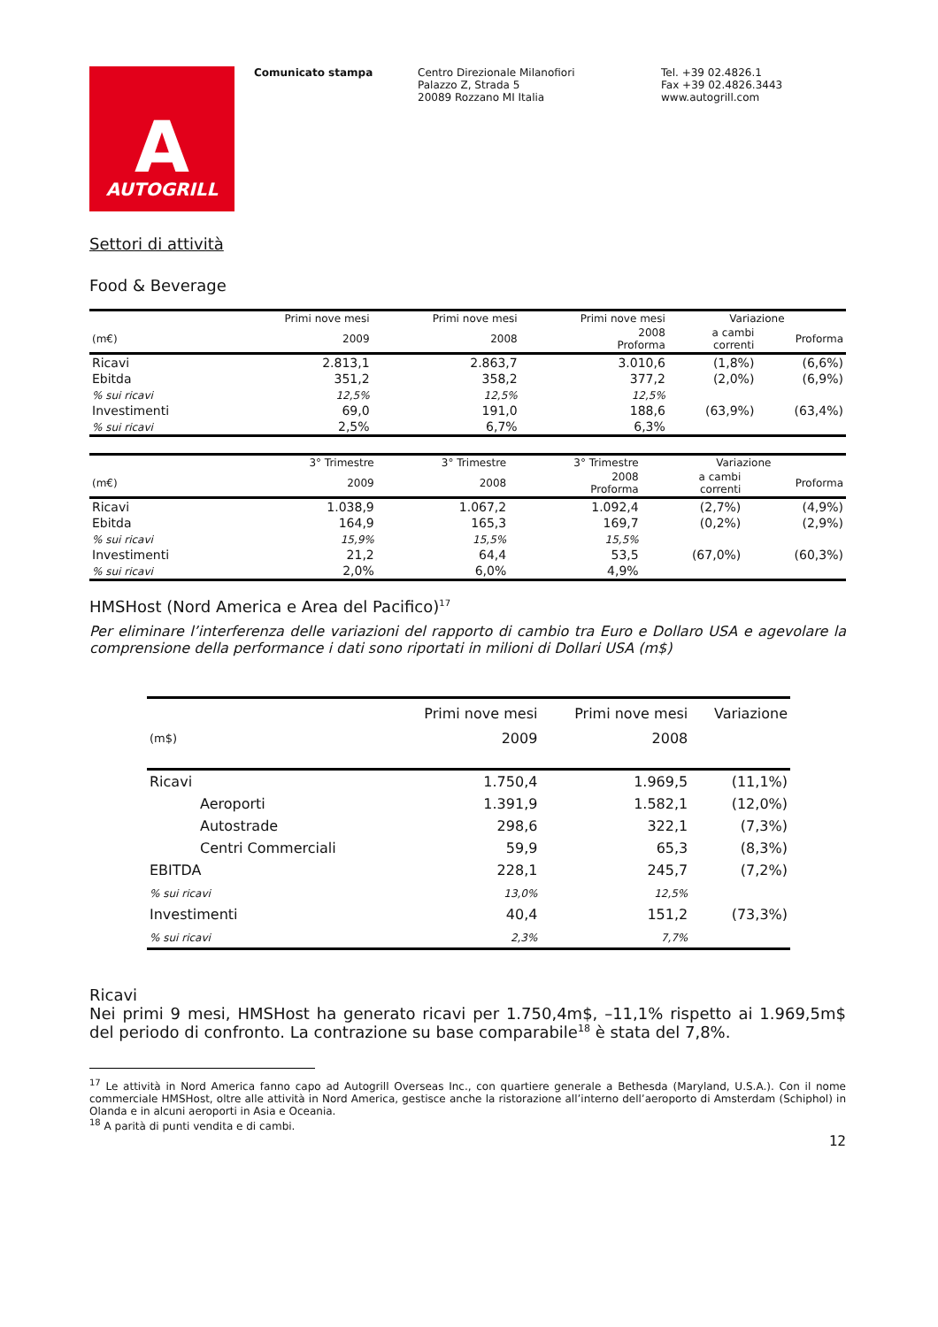A
AUTOGRILL
Comunicato stampa Centro Direzionale Milanofiori
Palazzo Z, Strada 5
20089 Rozzano MI Italia
Tel. +39 02.4826.1
Fax +39 02.4826.3443
www.autogrill.com
Settori di attività
Food & Beverage
| | Primi nove mesi | Primi nove mesi | Primi nove mesi | Variazione | |
| --- | --- | --- | --- | --- | --- |
| (m€) | 2009 | 2008 | 2008 Proforma | a cambi correnti | Proforma |
| Ricavi | 2.813,1 | 2.863,7 | 3.010,6 | (1,8%) | (6,6%) |
| Ebitda | 351,2 | 358,2 | 377,2 | (2,0%) | (6,9%) |
| % sui ricavi | 12,5% | 12,5% | 12,5% | | |
| Investimenti | 69,0 | 191,0 | 188,6 | (63,9%) | (63,4%) |
| % sui ricavi | 2,5% | 6,7% | 6,3% | | |
| | 3° Trimestre | 3° Trimestre | 3° Trimestre | Variazione | |
| --- | --- | --- | --- | --- | --- |
| (m€) | 2009 | 2008 | 2008 Proforma | a cambi correnti | Proforma |
| Ricavi | 1.038,9 | 1.067,2 | 1.092,4 | (2,7%) | (4,9%) |
| Ebitda | 164,9 | 165,3 | 169,7 | (0,2%) | (2,9%) |
| % sui ricavi | 15,9% | 15,5% | 15,5% | | |
| Investimenti | 21,2 | 64,4 | 53,5 | (67,0%) | (60,3%) |
| % sui ricavi | 2,0% | 6,0% | 4,9% | | |
HMSHost (Nord America e Area del Pacifico)<sup>17</sup>
Per eliminare l’interferenza delle variazioni del rapporto di cambio tra Euro e Dollaro USA e agevolare la comprensione della performance i dati sono riportati in milioni di Dollari USA (m$)
| | Primi nove mesi | Primi nove mesi | Variazione |
| (m$) | 2009 | 2008 | |
| Ricavi | 1.750,4 | 1.969,5 | (11,1%) |
| Aeroporti | 1.391,9 | 1.582,1 | (12,0%) |
| Autostrade | 298,6 | 322,1 | (7,3%) |
| Centri Commerciali | 59,9 | 65,3 | (8,3%) |
| EBITDA | 228,1 | 245,7 | (7,2%) |
| % sui ricavi | 13,0% | 12,5% | |
| Investimenti | 40,4 | 151,2 | (73,3%) |
| % sui ricavi | 2,3% | 7,7% | |
Ricavi
Nei primi 9 mesi, HMSHost ha generato ricavi per 1.750,4m$, –11,1% rispetto ai 1.969,5m$ del periodo di confronto. La contrazione su base comparabile<sup>18</sup> è stata del 7,8%.
<sup>17</sup> Le attività in Nord America fanno capo ad Autogrill Overseas Inc., con quartiere generale a Bethesda (Maryland, U.S.A.). Con il nome commerciale HMSHost, oltre alle attività in Nord America, gestisce anche la ristorazione all’interno dell’aeroporto di Amsterdam (Schiphol) in Olanda e in alcuni aeroporti in Asia e Oceania.
<sup>18</sup> A parità di punti vendita e di cambi.
12